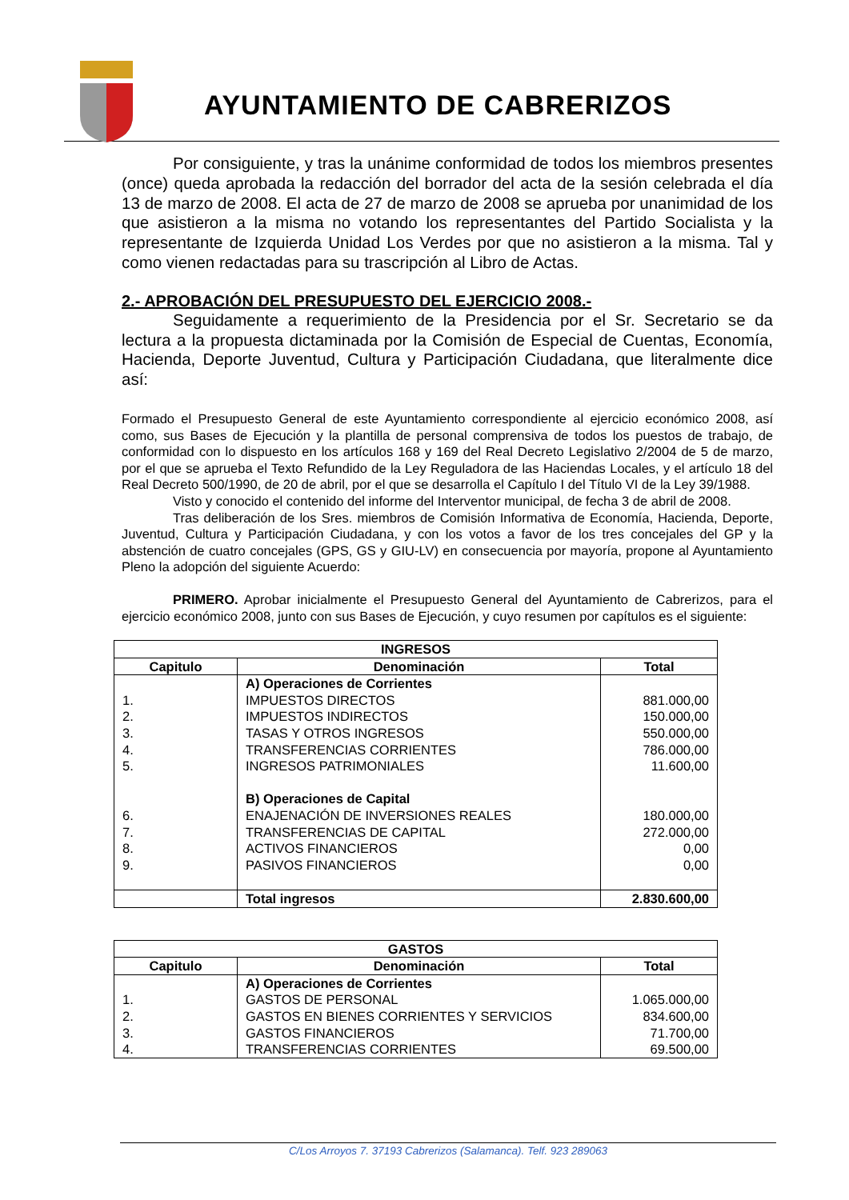AYUNTAMIENTO DE CABRERIZOS
Por consiguiente, y tras la unánime conformidad de todos los miembros presentes (once) queda aprobada la redacción del borrador del acta de la sesión celebrada el día 13 de marzo de 2008. El acta de 27 de marzo de 2008 se aprueba por unanimidad de los que asistieron a la misma no votando los representantes del Partido Socialista y la representante de Izquierda Unidad Los Verdes por que no asistieron a la misma. Tal y como vienen redactadas para su trascripción al Libro de Actas.
2.- APROBACIÓN DEL PRESUPUESTO DEL EJERCICIO 2008.-
Seguidamente a requerimiento de la Presidencia por el Sr. Secretario se da lectura a la propuesta dictaminada por la Comisión de Especial de Cuentas, Economía, Hacienda, Deporte Juventud, Cultura y Participación Ciudadana, que literalmente dice así:
Formado el Presupuesto General de este Ayuntamiento correspondiente al ejercicio económico 2008, así como, sus Bases de Ejecución y la plantilla de personal comprensiva de todos los puestos de trabajo, de conformidad con lo dispuesto en los artículos 168 y 169 del Real Decreto Legislativo 2/2004 de 5 de marzo, por el que se aprueba el Texto Refundido de la Ley Reguladora de las Haciendas Locales, y el artículo 18 del Real Decreto 500/1990, de 20 de abril, por el que se desarrolla el Capítulo I del Título VI de la Ley 39/1988.
Visto y conocido el contenido del informe del Interventor municipal, de fecha 3 de abril de 2008.
Tras deliberación de los Sres. miembros de Comisión Informativa de Economía, Hacienda, Deporte, Juventud, Cultura y Participación Ciudadana, y con los votos a favor de los tres concejales del GP y la abstención de cuatro concejales (GPS, GS y GIU-LV) en consecuencia por mayoría, propone al Ayuntamiento Pleno la adopción del siguiente Acuerdo:
PRIMERO. Aprobar inicialmente el Presupuesto General del Ayuntamiento de Cabrerizos, para el ejercicio económico 2008, junto con sus Bases de Ejecución, y cuyo resumen por capítulos es el siguiente:
| INGRESOS | | |
| --- | --- | --- |
| Capitulo | Denominación | Total |
| 1. 2. 3. 4. 5. 6. 7. 8. 9. | A) Operaciones de Corrientes IMPUESTOS DIRECTOS IMPUESTOS INDIRECTOS TASAS Y OTROS INGRESOS TRANSFERENCIAS CORRIENTES INGRESOS PATRIMONIALES B) Operaciones de Capital ENAJENACIÓN DE INVERSIONES REALES TRANSFERENCIAS DE CAPITAL ACTIVOS FINANCIEROS PASIVOS FINANCIEROS | 881.000,00 150.000,00 550.000,00 786.000,00 11.600,00 180.000,00 272.000,00 0,00 0,00 |
| | Total ingresos | 2.830.600,00 |
| GASTOS | | |
| --- | --- | --- |
| Capitulo | Denominación | Total |
| 1. 2. 3. 4. | A) Operaciones de Corrientes GASTOS DE PERSONAL GASTOS EN BIENES CORRIENTES Y SERVICIOS GASTOS FINANCIEROS TRANSFERENCIAS CORRIENTES | 1.065.000,00 834.600,00 71.700,00 69.500,00 |
C/Los Arroyos 7. 37193 Cabrerizos (Salamanca). Telf. 923 289063